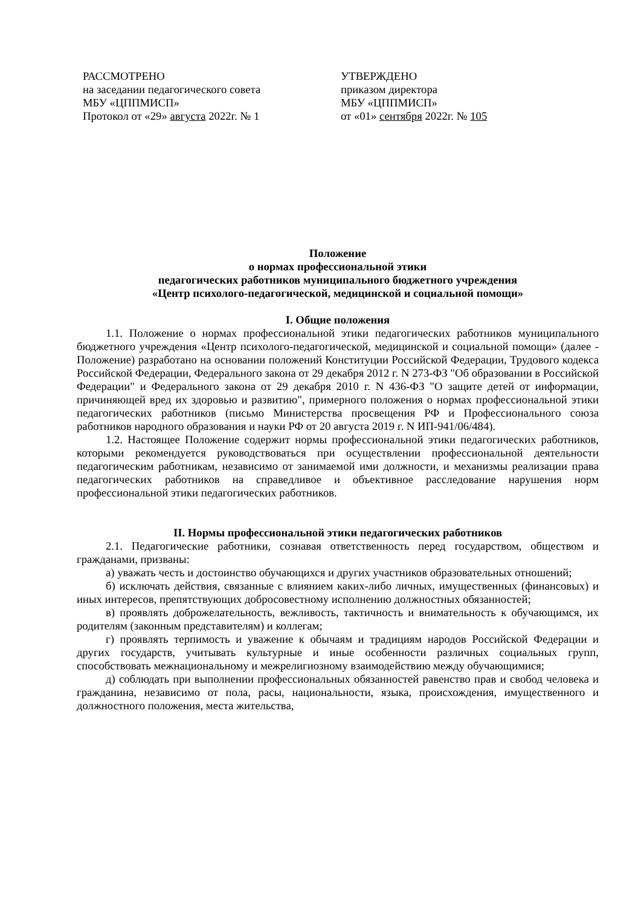РАССМОТРЕНО
на заседании педагогического совета
МБУ «ЦППМИСП»
Протокол от «29» августа 2022г. № 1
УТВЕРЖДЕНО
приказом директора
МБУ «ЦППМИСП»
от «01» сентября 2022г. № 105
Положение
о нормах профессиональной этики
педагогических работников муниципального бюджетного учреждения
«Центр психолого-педагогической, медицинской и социальной помощи»
I. Общие положения
1.1. Положение о нормах профессиональной этики педагогических работников муниципального бюджетного учреждения «Центр психолого-педагогической, медицинской и социальной помощи» (далее - Положение) разработано на основании положений Конституции Российской Федерации, Трудового кодекса Российской Федерации, Федерального закона от 29 декабря 2012 г. N 273-ФЗ "Об образовании в Российской Федерации" и Федерального закона от 29 декабря 2010 г. N 436-ФЗ "О защите детей от информации, причиняющей вред их здоровью и развитию", примерного положения о нормах профессиональной этики педагогических работников (письмо Министерства просвещения РФ и Профессионального союза работников народного образования и науки РФ от 20 августа 2019 г. N ИП-941/06/484).
1.2. Настоящее Положение содержит нормы профессиональной этики педагогических работников, которыми рекомендуется руководствоваться при осуществлении профессиональной деятельности педагогическим работникам, независимо от занимаемой ими должности, и механизмы реализации права педагогических работников на справедливое и объективное расследование нарушения норм профессиональной этики педагогических работников.
II. Нормы профессиональной этики педагогических работников
2.1. Педагогические работники, сознавая ответственность перед государством, обществом и гражданами, призваны:
а) уважать честь и достоинство обучающихся и других участников образовательных отношений;
б) исключать действия, связанные с влиянием каких-либо личных, имущественных (финансовых) и иных интересов, препятствующих добросовестному исполнению должностных обязанностей;
в) проявлять доброжелательность, вежливость, тактичность и внимательность к обучающимся, их родителям (законным представителям) и коллегам;
г) проявлять терпимость и уважение к обычаям и традициям народов Российской Федерации и других государств, учитывать культурные и иные особенности различных социальных групп, способствовать межнациональному и межрелигиозному взаимодействию между обучающимися;
д) соблюдать при выполнении профессиональных обязанностей равенство прав и свобод человека и гражданина, независимо от пола, расы, национальности, языка, происхождения, имущественного и должностного положения, места жительства,